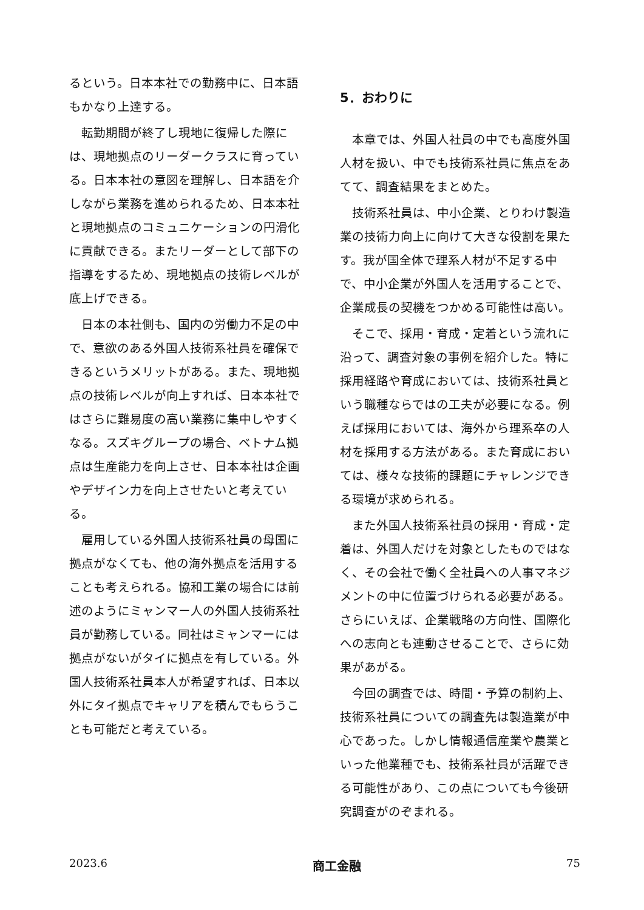るという。日本本社での勤務中に、日本語もかなり上達する。
転勤期間が終了し現地に復帰した際には、現地拠点のリーダークラスに育っている。日本本社の意図を理解し、日本語を介しながら業務を進められるため、日本本社と現地拠点のコミュニケーションの円滑化に貢献できる。またリーダーとして部下の指導をするため、現地拠点の技術レベルが底上げできる。
日本の本社側も、国内の労働力不足の中で、意欲のある外国人技術系社員を確保できるというメリットがある。また、現地拠点の技術レベルが向上すれば、日本本社ではさらに難易度の高い業務に集中しやすくなる。スズキグループの場合、ベトナム拠点は生産能力を向上させ、日本本社は企画やデザイン力を向上させたいと考えている。
雇用している外国人技術系社員の母国に拠点がなくても、他の海外拠点を活用することも考えられる。協和工業の場合には前述のようにミャンマー人の外国人技術系社員が勤務している。同社はミャンマーには拠点がないがタイに拠点を有している。外国人技術系社員本人が希望すれば、日本以外にタイ拠点でキャリアを積んでもらうことも可能だと考えている。
5．おわりに
本章では、外国人社員の中でも高度外国人材を扱い、中でも技術系社員に焦点をあてて、調査結果をまとめた。
技術系社員は、中小企業、とりわけ製造業の技術力向上に向けて大きな役割を果たす。我が国全体で理系人材が不足する中で、中小企業が外国人を活用することで、企業成長の契機をつかめる可能性は高い。
そこで、採用・育成・定着という流れに沿って、調査対象の事例を紹介した。特に採用経路や育成においては、技術系社員という職種ならではの工夫が必要になる。例えば採用においては、海外から理系卒の人材を採用する方法がある。また育成においては、様々な技術的課題にチャレンジできる環境が求められる。
また外国人技術系社員の採用・育成・定着は、外国人だけを対象としたものではなく、その会社で働く全社員への人事マネジメントの中に位置づけられる必要がある。さらにいえば、企業戦略の方向性、国際化への志向とも連動させることで、さらに効果があがる。
今回の調査では、時間・予算の制約上、技術系社員についての調査先は製造業が中心であった。しかし情報通信産業や農業といった他業種でも、技術系社員が活躍できる可能性があり、この点についても今後研究調査がのぞまれる。
2023.6 商工金融 75